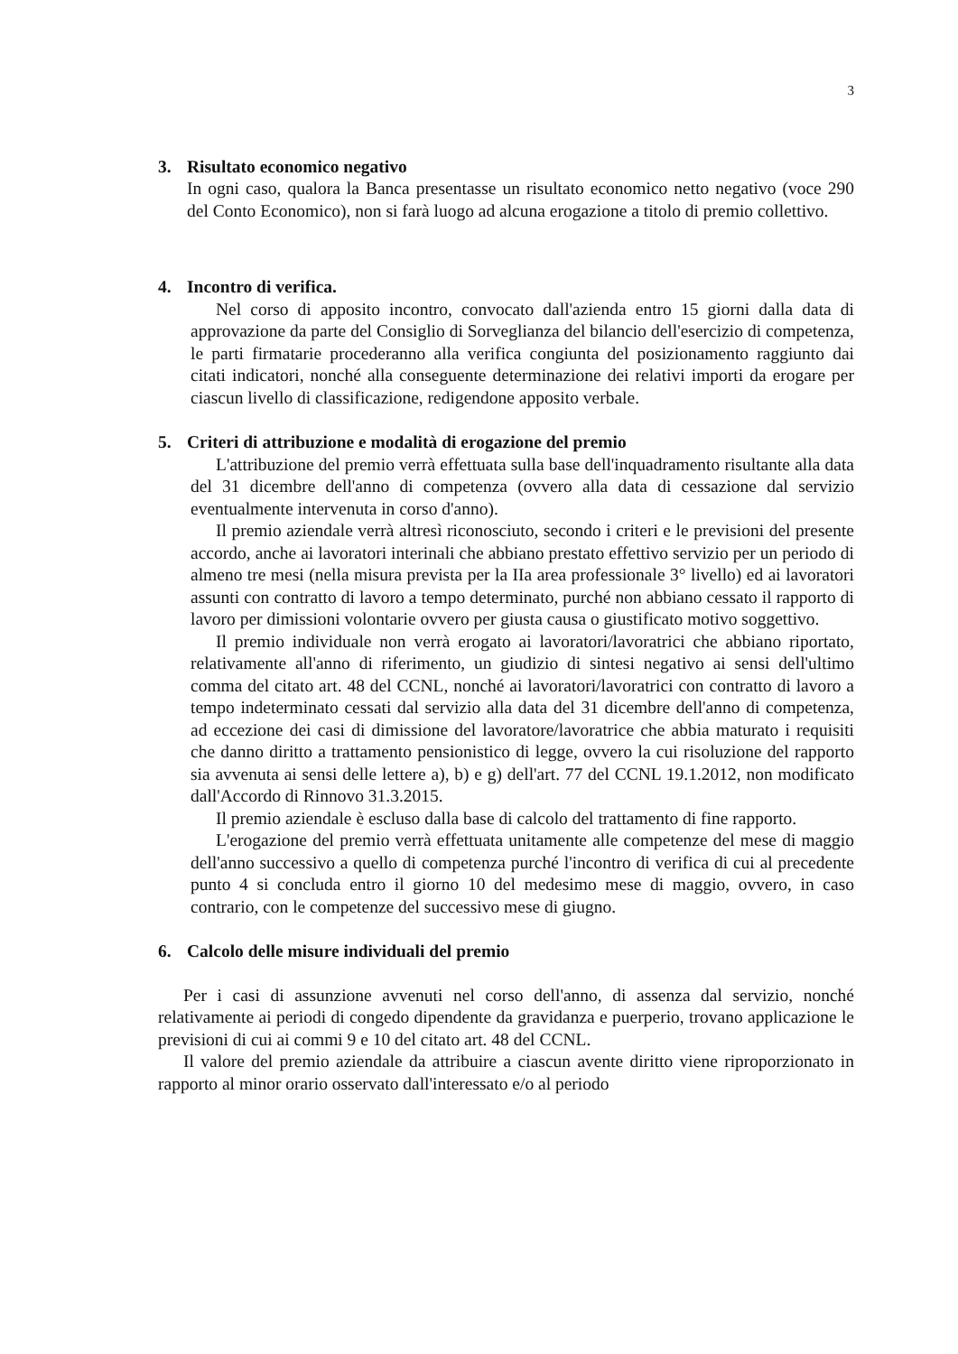3
3. Risultato economico negativo
In ogni caso, qualora la Banca presentasse un risultato economico netto negativo (voce 290 del Conto Economico), non si farà luogo ad alcuna erogazione a titolo di premio collettivo.
4. Incontro di verifica.
Nel corso di apposito incontro, convocato dall'azienda entro 15 giorni dalla data di approvazione da parte del Consiglio di Sorveglianza del bilancio dell'esercizio di competenza, le parti firmatarie procederanno alla verifica congiunta del posizionamento raggiunto dai citati indicatori, nonché alla conseguente determinazione dei relativi importi da erogare per ciascun livello di classificazione, redigendone apposito verbale.
5. Criteri di attribuzione e modalità di erogazione del premio
L'attribuzione del premio verrà effettuata sulla base dell'inquadramento risultante alla data del 31 dicembre dell'anno di competenza (ovvero alla data di cessazione dal servizio eventualmente intervenuta in corso d'anno).
Il premio aziendale verrà altresì riconosciuto, secondo i criteri e le previsioni del presente accordo, anche ai lavoratori interinali che abbiano prestato effettivo servizio per un periodo di almeno tre mesi (nella misura prevista per la IIa area professionale 3° livello) ed ai lavoratori assunti con contratto di lavoro a tempo determinato, purché non abbiano cessato il rapporto di lavoro per dimissioni volontarie ovvero per giusta causa o giustificato motivo soggettivo.
Il premio individuale non verrà erogato ai lavoratori/lavoratrici che abbiano riportato, relativamente all'anno di riferimento, un giudizio di sintesi negativo ai sensi dell'ultimo comma del citato art. 48 del CCNL, nonché ai lavoratori/lavoratrici con contratto di lavoro a tempo indeterminato cessati dal servizio alla data del 31 dicembre dell'anno di competenza, ad eccezione dei casi di dimissione del lavoratore/lavoratrice che abbia maturato i requisiti che danno diritto a trattamento pensionistico di legge, ovvero la cui risoluzione del rapporto sia avvenuta ai sensi delle lettere a), b) e g) dell'art. 77 del CCNL 19.1.2012, non modificato dall'Accordo di Rinnovo 31.3.2015.
Il premio aziendale è escluso dalla base di calcolo del trattamento di fine rapporto.
L'erogazione del premio verrà effettuata unitamente alle competenze del mese di maggio dell'anno successivo a quello di competenza purché l'incontro di verifica di cui al precedente punto 4 si concluda entro il giorno 10 del medesimo mese di maggio, ovvero, in caso contrario, con le competenze del successivo mese di giugno.
6. Calcolo delle misure individuali del premio
Per i casi di assunzione avvenuti nel corso dell'anno, di assenza dal servizio, nonché relativamente ai periodi di congedo dipendente da gravidanza e puerperio, trovano applicazione le previsioni di cui ai commi 9 e 10 del citato art. 48 del CCNL.
Il valore del premio aziendale da attribuire a ciascun avente diritto viene riproporzionato in rapporto al minor orario osservato dall'interessato e/o al periodo